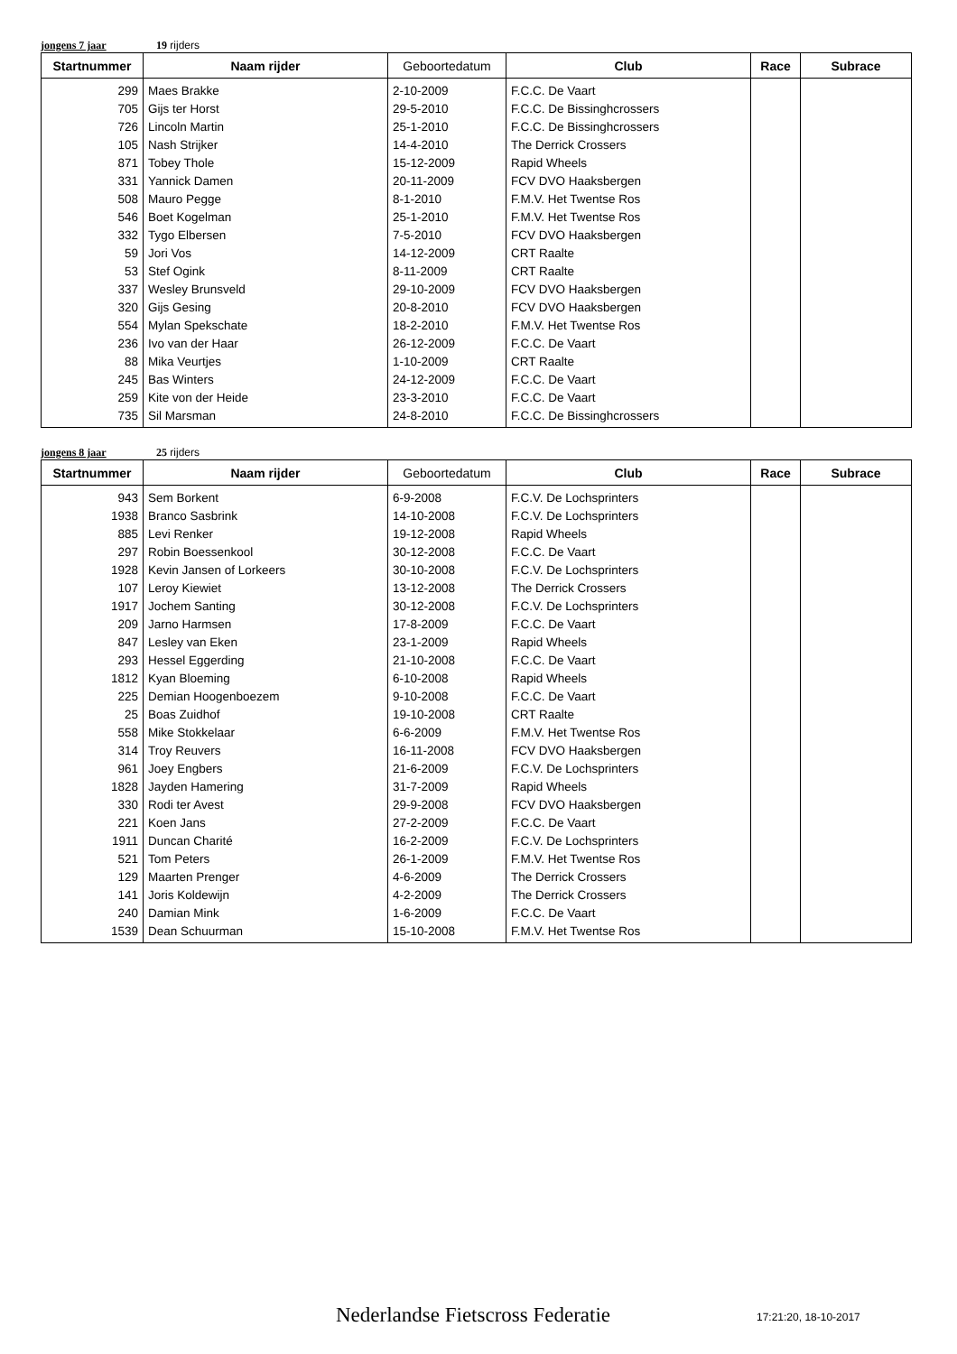jongens 7 jaar 19 rijders
| Startnummer | Naam rijder | Geboortedatum | Club | Race | Subrace |
| --- | --- | --- | --- | --- | --- |
| 299 | Maes Brakke | 2-10-2009 | F.C.C. De Vaart | | |
| 705 | Gijs ter Horst | 29-5-2010 | F.C.C. De Bissinghcrossers | | |
| 726 | Lincoln Martin | 25-1-2010 | F.C.C. De Bissinghcrossers | | |
| 105 | Nash Strijker | 14-4-2010 | The Derrick Crossers | | |
| 871 | Tobey Thole | 15-12-2009 | Rapid Wheels | | |
| 331 | Yannick Damen | 20-11-2009 | FCV DVO Haaksbergen | | |
| 508 | Mauro Pegge | 8-1-2010 | F.M.V. Het Twentse Ros | | |
| 546 | Boet Kogelman | 25-1-2010 | F.M.V. Het Twentse Ros | | |
| 332 | Tygo Elbersen | 7-5-2010 | FCV DVO Haaksbergen | | |
| 59 | Jori Vos | 14-12-2009 | CRT Raalte | | |
| 53 | Stef Ogink | 8-11-2009 | CRT Raalte | | |
| 337 | Wesley Brunsveld | 29-10-2009 | FCV DVO Haaksbergen | | |
| 320 | Gijs Gesing | 20-8-2010 | FCV DVO Haaksbergen | | |
| 554 | Mylan Spekschate | 18-2-2010 | F.M.V. Het Twentse Ros | | |
| 236 | Ivo van der Haar | 26-12-2009 | F.C.C. De Vaart | | |
| 88 | Mika Veurtjes | 1-10-2009 | CRT Raalte | | |
| 245 | Bas Winters | 24-12-2009 | F.C.C. De Vaart | | |
| 259 | Kite von der Heide | 23-3-2010 | F.C.C. De Vaart | | |
| 735 | Sil Marsman | 24-8-2010 | F.C.C. De Bissinghcrossers | | |
jongens 8 jaar 25 rijders
| Startnummer | Naam rijder | Geboortedatum | Club | Race | Subrace |
| --- | --- | --- | --- | --- | --- |
| 943 | Sem Borkent | 6-9-2008 | F.C.V. De Lochsprinters | | |
| 1938 | Branco Sasbrink | 14-10-2008 | F.C.V. De Lochsprinters | | |
| 885 | Levi Renker | 19-12-2008 | Rapid Wheels | | |
| 297 | Robin Boessenkool | 30-12-2008 | F.C.C. De Vaart | | |
| 1928 | Kevin Jansen of Lorkeers | 30-10-2008 | F.C.V. De Lochsprinters | | |
| 107 | Leroy Kiewiet | 13-12-2008 | The Derrick Crossers | | |
| 1917 | Jochem Santing | 30-12-2008 | F.C.V. De Lochsprinters | | |
| 209 | Jarno Harmsen | 17-8-2009 | F.C.C. De Vaart | | |
| 847 | Lesley van Eken | 23-1-2009 | Rapid Wheels | | |
| 293 | Hessel Eggerding | 21-10-2008 | F.C.C. De Vaart | | |
| 1812 | Kyan Bloeming | 6-10-2008 | Rapid Wheels | | |
| 225 | Demian Hoogenboezem | 9-10-2008 | F.C.C. De Vaart | | |
| 25 | Boas Zuidhof | 19-10-2008 | CRT Raalte | | |
| 558 | Mike Stokkelaar | 6-6-2009 | F.M.V. Het Twentse Ros | | |
| 314 | Troy Reuvers | 16-11-2008 | FCV DVO Haaksbergen | | |
| 961 | Joey Engbers | 21-6-2009 | F.C.V. De Lochsprinters | | |
| 1828 | Jayden Hamering | 31-7-2009 | Rapid Wheels | | |
| 330 | Rodi ter Avest | 29-9-2008 | FCV DVO Haaksbergen | | |
| 221 | Koen Jans | 27-2-2009 | F.C.C. De Vaart | | |
| 1911 | Duncan Charité | 16-2-2009 | F.C.V. De Lochsprinters | | |
| 521 | Tom Peters | 26-1-2009 | F.M.V. Het Twentse Ros | | |
| 129 | Maarten Prenger | 4-6-2009 | The Derrick Crossers | | |
| 141 | Joris Koldewijn | 4-2-2009 | The Derrick Crossers | | |
| 240 | Damian Mink | 1-6-2009 | F.C.C. De Vaart | | |
| 1539 | Dean Schuurman | 15-10-2008 | F.M.V. Het Twentse Ros | | |
Nederlandse Fietscross Federatie
17:21:20, 18-10-2017